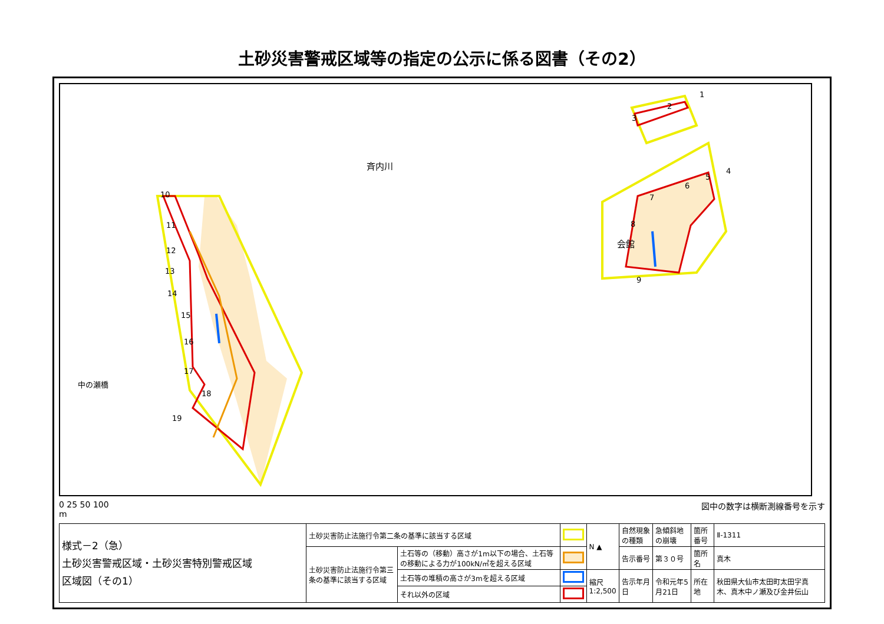土砂災害警戒区域等の指定の公示に係る図書（その2）
斉内川
会館
中の瀬橋
10
11
12
13
14
15
16
17
18
19
1
2
3
4
5
6
7
8
9
0 25 50 100
m
図中の数字は横断測線番号を示す
| 様式－2（急） 土砂災害警戒区域・土砂災害特別警戒区域 区域図（その1） | 土砂災害防止法施行令第二条の基準に該当する区域 | | | N ▲ | 自然現象の種類 | 急傾斜地の崩壊 | 箇所番号 | Ⅱ-1311 |
| | 土砂災害防止法施行令第三条の基準に該当する区域 | 土石等の（移動）高さが1m以下の場合、土石等の移動による力が100kN/㎡を超える区域 | | | 告示番号 | 第３０号 | 箇所名 | 真木 |
| | | 土石等の堆積の高さが3mを超える区域 | | 縮尺 1:2,500 | 告示年月日 | 令和元年5月21日 | 所在地 | 秋田県大仙市太田町太田字真木、真木中ノ瀬及び金井伝山 |
| | | それ以外の区域 | | | | | | |